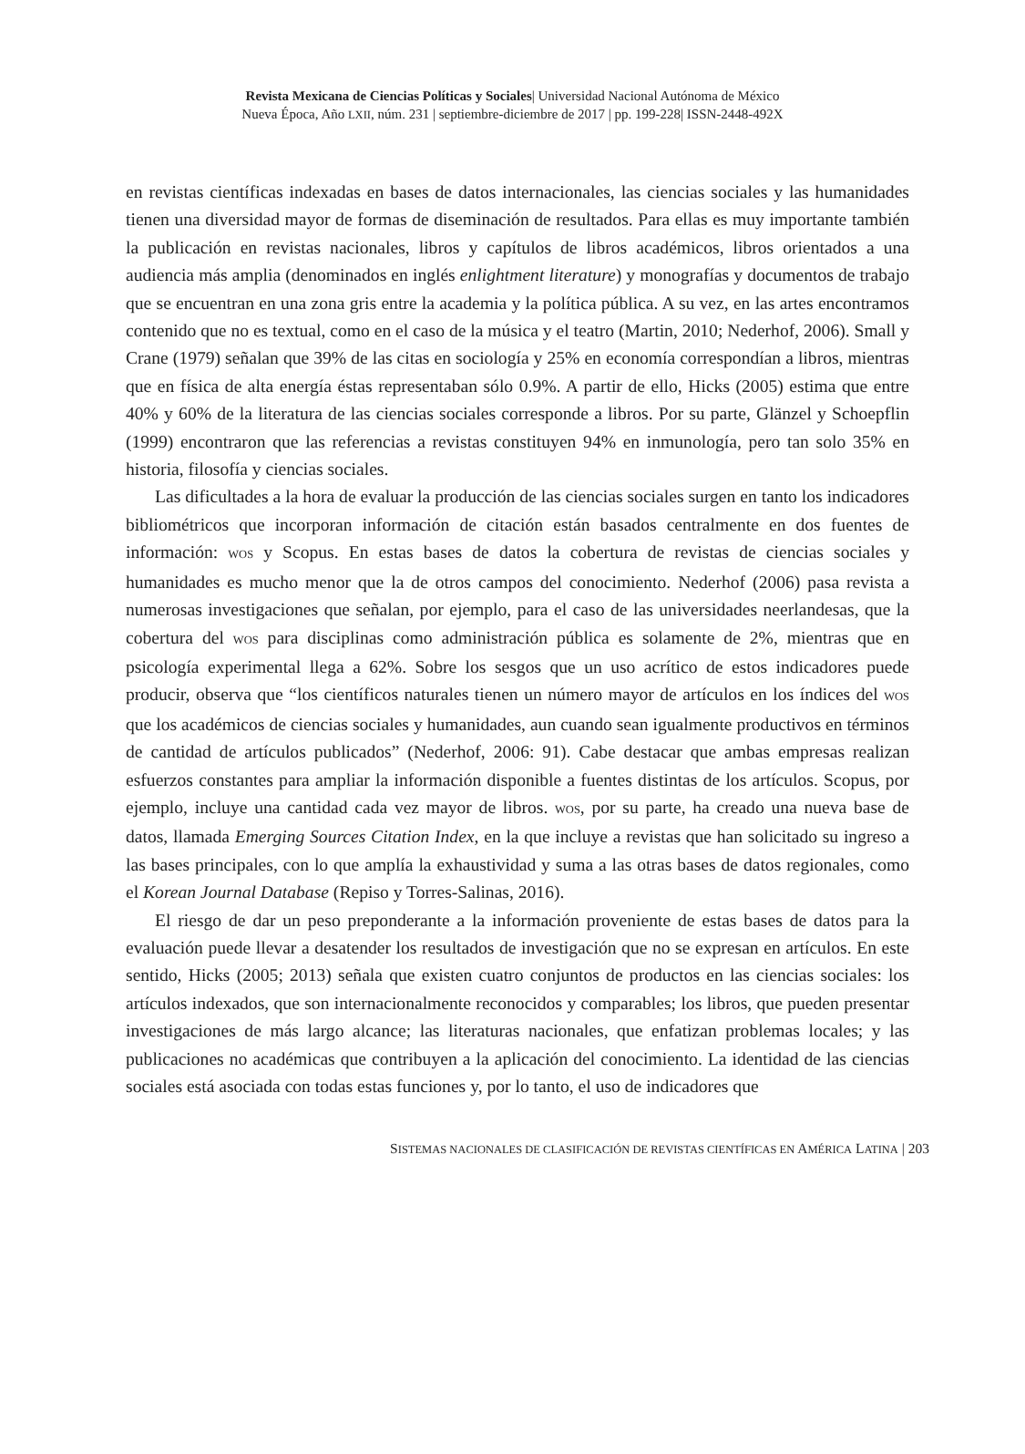Revista Mexicana de Ciencias Políticas y Sociales| Universidad Nacional Autónoma de México
Nueva Época, Año LXII, núm. 231 | septiembre-diciembre de 2017 | pp. 199-228| ISSN-2448-492X
en revistas científicas indexadas en bases de datos internacionales, las ciencias sociales y las humanidades tienen una diversidad mayor de formas de diseminación de resultados. Para ellas es muy importante también la publicación en revistas nacionales, libros y capítulos de libros académicos, libros orientados a una audiencia más amplia (denominados en inglés enlightment literature) y monografías y documentos de trabajo que se encuentran en una zona gris entre la academia y la política pública. A su vez, en las artes encontramos contenido que no es textual, como en el caso de la música y el teatro (Martin, 2010; Nederhof, 2006). Small y Crane (1979) señalan que 39% de las citas en sociología y 25% en economía correspondían a libros, mientras que en física de alta energía éstas representaban sólo 0.9%. A partir de ello, Hicks (2005) estima que entre 40% y 60% de la literatura de las ciencias sociales corresponde a libros. Por su parte, Glänzel y Schoepflin (1999) encontraron que las referencias a revistas constituyen 94% en inmunología, pero tan solo 35% en historia, filosofía y ciencias sociales.
Las dificultades a la hora de evaluar la producción de las ciencias sociales surgen en tanto los indicadores bibliométricos que incorporan información de citación están basados centralmente en dos fuentes de información: WOS y Scopus. En estas bases de datos la cobertura de revistas de ciencias sociales y humanidades es mucho menor que la de otros campos del conocimiento. Nederhof (2006) pasa revista a numerosas investigaciones que señalan, por ejemplo, para el caso de las universidades neerlandesas, que la cobertura del WOS para disciplinas como administración pública es solamente de 2%, mientras que en psicología experimental llega a 62%. Sobre los sesgos que un uso acrítico de estos indicadores puede producir, observa que “los científicos naturales tienen un número mayor de artículos en los índices del WOS que los académicos de ciencias sociales y humanidades, aun cuando sean igualmente productivos en términos de cantidad de artículos publicados” (Nederhof, 2006: 91). Cabe destacar que ambas empresas realizan esfuerzos constantes para ampliar la información disponible a fuentes distintas de los artículos. Scopus, por ejemplo, incluye una cantidad cada vez mayor de libros. WOS, por su parte, ha creado una nueva base de datos, llamada Emerging Sources Citation Index, en la que incluye a revistas que han solicitado su ingreso a las bases principales, con lo que amplía la exhaustividad y suma a las otras bases de datos regionales, como el Korean Journal Database (Repiso y Torres-Salinas, 2016).
El riesgo de dar un peso preponderante a la información proveniente de estas bases de datos para la evaluación puede llevar a desatender los resultados de investigación que no se expresan en artículos. En este sentido, Hicks (2005; 2013) señala que existen cuatro conjuntos de productos en las ciencias sociales: los artículos indexados, que son internacionalmente reconocidos y comparables; los libros, que pueden presentar investigaciones de más largo alcance; las literaturas nacionales, que enfatizan problemas locales; y las publicaciones no académicas que contribuyen a la aplicación del conocimiento. La identidad de las ciencias sociales está asociada con todas estas funciones y, por lo tanto, el uso de indicadores que
SISTEMAS NACIONALES DE CLASIFICACIÓN DE REVISTAS CIENTÍFICAS EN AMÉRICA LATINA | 203